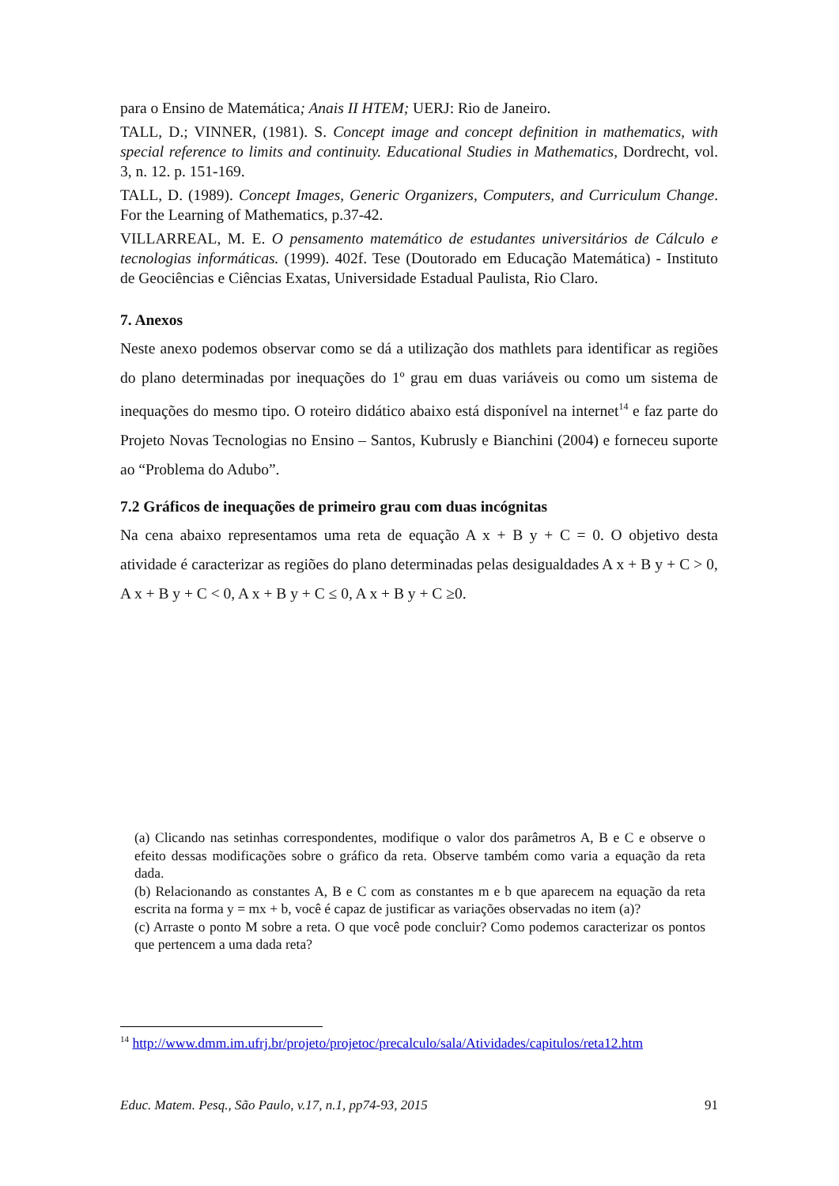para o Ensino de Matemática; Anais II HTEM; UERJ: Rio de Janeiro.
TALL, D.; VINNER, (1981). S. Concept image and concept definition in mathematics, with special reference to limits and continuity. Educational Studies in Mathematics, Dordrecht, vol. 3, n. 12. p. 151-169.
TALL, D. (1989). Concept Images, Generic Organizers, Computers, and Curriculum Change. For the Learning of Mathematics, p.37-42.
VILLARREAL, M. E. O pensamento matemático de estudantes universitários de Cálculo e tecnologias informáticas. (1999). 402f. Tese (Doutorado em Educação Matemática) - Instituto de Geociências e Ciências Exatas, Universidade Estadual Paulista, Rio Claro.
7. Anexos
Neste anexo podemos observar como se dá a utilização dos mathlets para identificar as regiões do plano determinadas por inequações do 1º grau em duas variáveis ou como um sistema de inequações do mesmo tipo. O roteiro didático abaixo está disponível na internet<sup>14</sup> e faz parte do Projeto Novas Tecnologias no Ensino – Santos, Kubrusly e Bianchini (2004) e forneceu suporte ao “Problema do Adubo”.
7.2 Gráficos de inequações de primeiro grau com duas incógnitas
Na cena abaixo representamos uma reta de equação A x + B y + C = 0. O objetivo desta atividade é caracterizar as regiões do plano determinadas pelas desigualdades A x + B y + C > 0, A x + B y + C < 0, A x + B y + C ≤ 0, A x + B y + C ≥0.
(a) Clicando nas setinhas correspondentes, modifique o valor dos parâmetros A, B e C e observe o efeito dessas modificações sobre o gráfico da reta. Observe também como varia a equação da reta dada.
(b) Relacionando as constantes A, B e C com as constantes m e b que aparecem na equação da reta escrita na forma y = mx + b, você é capaz de justificar as variações observadas no item (a)?
(c) Arraste o ponto M sobre a reta. O que você pode concluir? Como podemos caracterizar os pontos que pertencem a uma dada reta?
<sup>14</sup> http://www.dmm.im.ufrj.br/projeto/projetoc/precalculo/sala/Atividades/capitulos/reta12.htm
Educ. Matem. Pesq., São Paulo, v.17, n.1, pp74-93, 2015 91